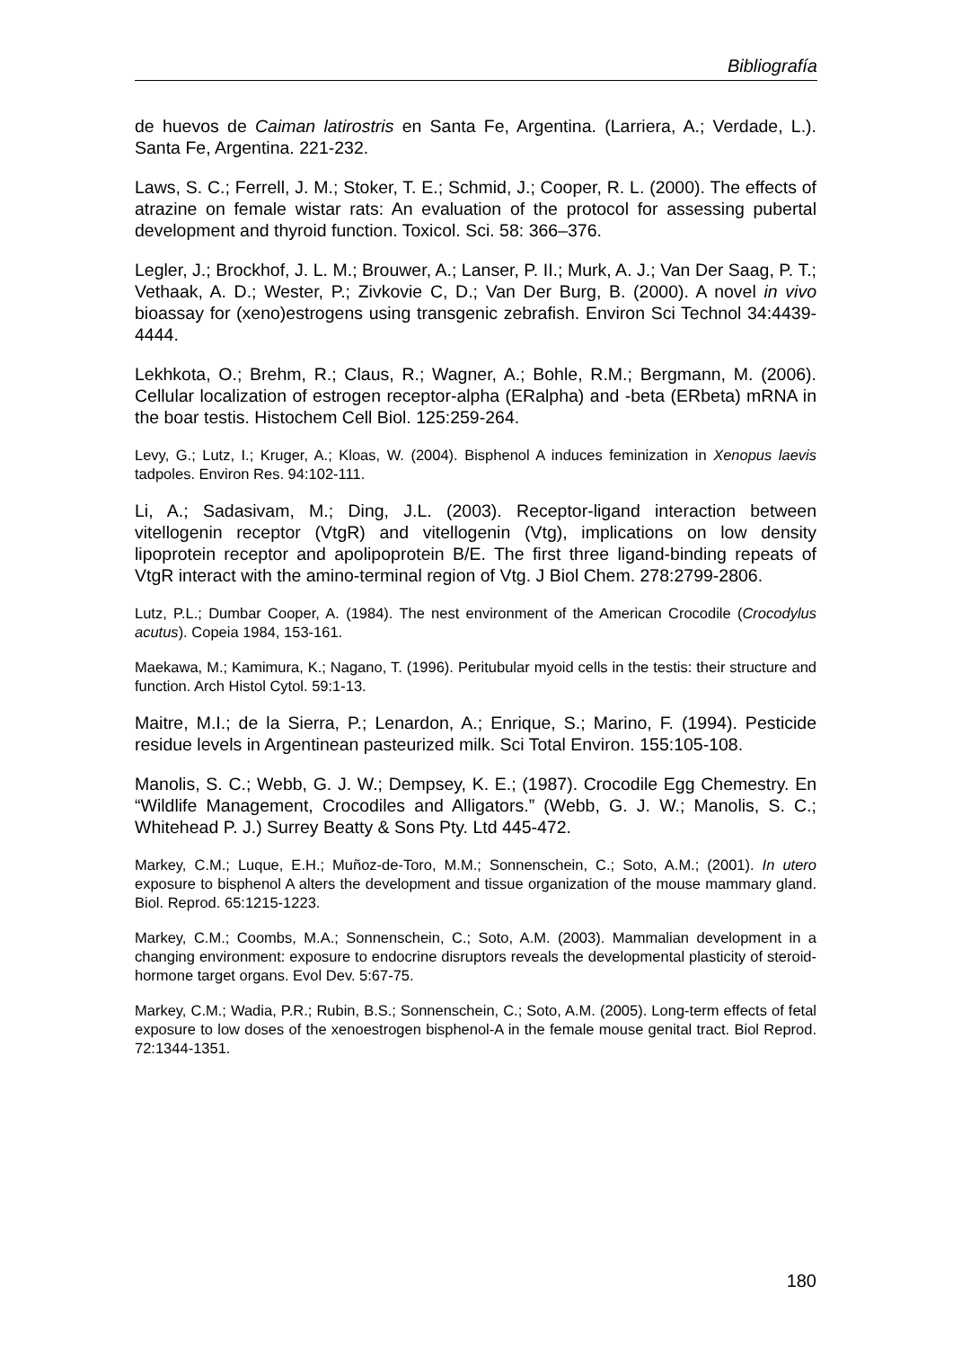Bibliografía
de huevos de Caiman latirostris en Santa Fe, Argentina. (Larriera, A.; Verdade, L.). Santa Fe, Argentina. 221-232.
Laws, S. C.; Ferrell, J. M.; Stoker, T. E.; Schmid, J.; Cooper, R. L. (2000). The effects of atrazine on female wistar rats: An evaluation of the protocol for assessing pubertal development and thyroid function. Toxicol. Sci. 58: 366–376.
Legler, J.; Brockhof, J. L. M.; Brouwer, A.; Lanser, P. II.; Murk, A. J.; Van Der Saag, P. T.; Vethaak, A. D.; Wester, P.; Zivkovie C, D.; Van Der Burg, B. (2000). A novel in vivo bioassay for (xeno)estrogens using transgenic zebrafish. Environ Sci Technol 34:4439-4444.
Lekhkota, O.; Brehm, R.; Claus, R.; Wagner, A.; Bohle, R.M.; Bergmann, M. (2006). Cellular localization of estrogen receptor-alpha (ERalpha) and -beta (ERbeta) mRNA in the boar testis. Histochem Cell Biol. 125:259-264.
Levy, G.; Lutz, I.; Kruger, A.; Kloas, W. (2004). Bisphenol A induces feminization in Xenopus laevis tadpoles. Environ Res. 94:102-111.
Li, A.; Sadasivam, M.; Ding, J.L. (2003). Receptor-ligand interaction between vitellogenin receptor (VtgR) and vitellogenin (Vtg), implications on low density lipoprotein receptor and apolipoprotein B/E. The first three ligand-binding repeats of VtgR interact with the amino-terminal region of Vtg. J Biol Chem. 278:2799-2806.
Lutz, P.L.; Dumbar Cooper, A. (1984). The nest environment of the American Crocodile (Crocodylus acutus). Copeia 1984, 153-161.
Maekawa, M.; Kamimura, K.; Nagano, T. (1996). Peritubular myoid cells in the testis: their structure and function. Arch Histol Cytol. 59:1-13.
Maitre, M.I.; de la Sierra, P.; Lenardon, A.; Enrique, S.; Marino, F. (1994). Pesticide residue levels in Argentinean pasteurized milk. Sci Total Environ. 155:105-108.
Manolis, S. C.; Webb, G. J. W.; Dempsey, K. E.; (1987). Crocodile Egg Chemestry. En “Wildlife Management, Crocodiles and Alligators.” (Webb, G. J. W.; Manolis, S. C.; Whitehead P. J.) Surrey Beatty & Sons Pty. Ltd 445-472.
Markey, C.M.; Luque, E.H.; Muñoz-de-Toro, M.M.; Sonnenschein, C.; Soto, A.M.; (2001). In utero exposure to bisphenol A alters the development and tissue organization of the mouse mammary gland. Biol. Reprod. 65:1215-1223.
Markey, C.M.; Coombs, M.A.; Sonnenschein, C.; Soto, A.M. (2003). Mammalian development in a changing environment: exposure to endocrine disruptors reveals the developmental plasticity of steroid-hormone target organs. Evol Dev. 5:67-75.
Markey, C.M.; Wadia, P.R.; Rubin, B.S.; Sonnenschein, C.; Soto, A.M. (2005). Long-term effects of fetal exposure to low doses of the xenoestrogen bisphenol-A in the female mouse genital tract. Biol Reprod. 72:1344-1351.
180